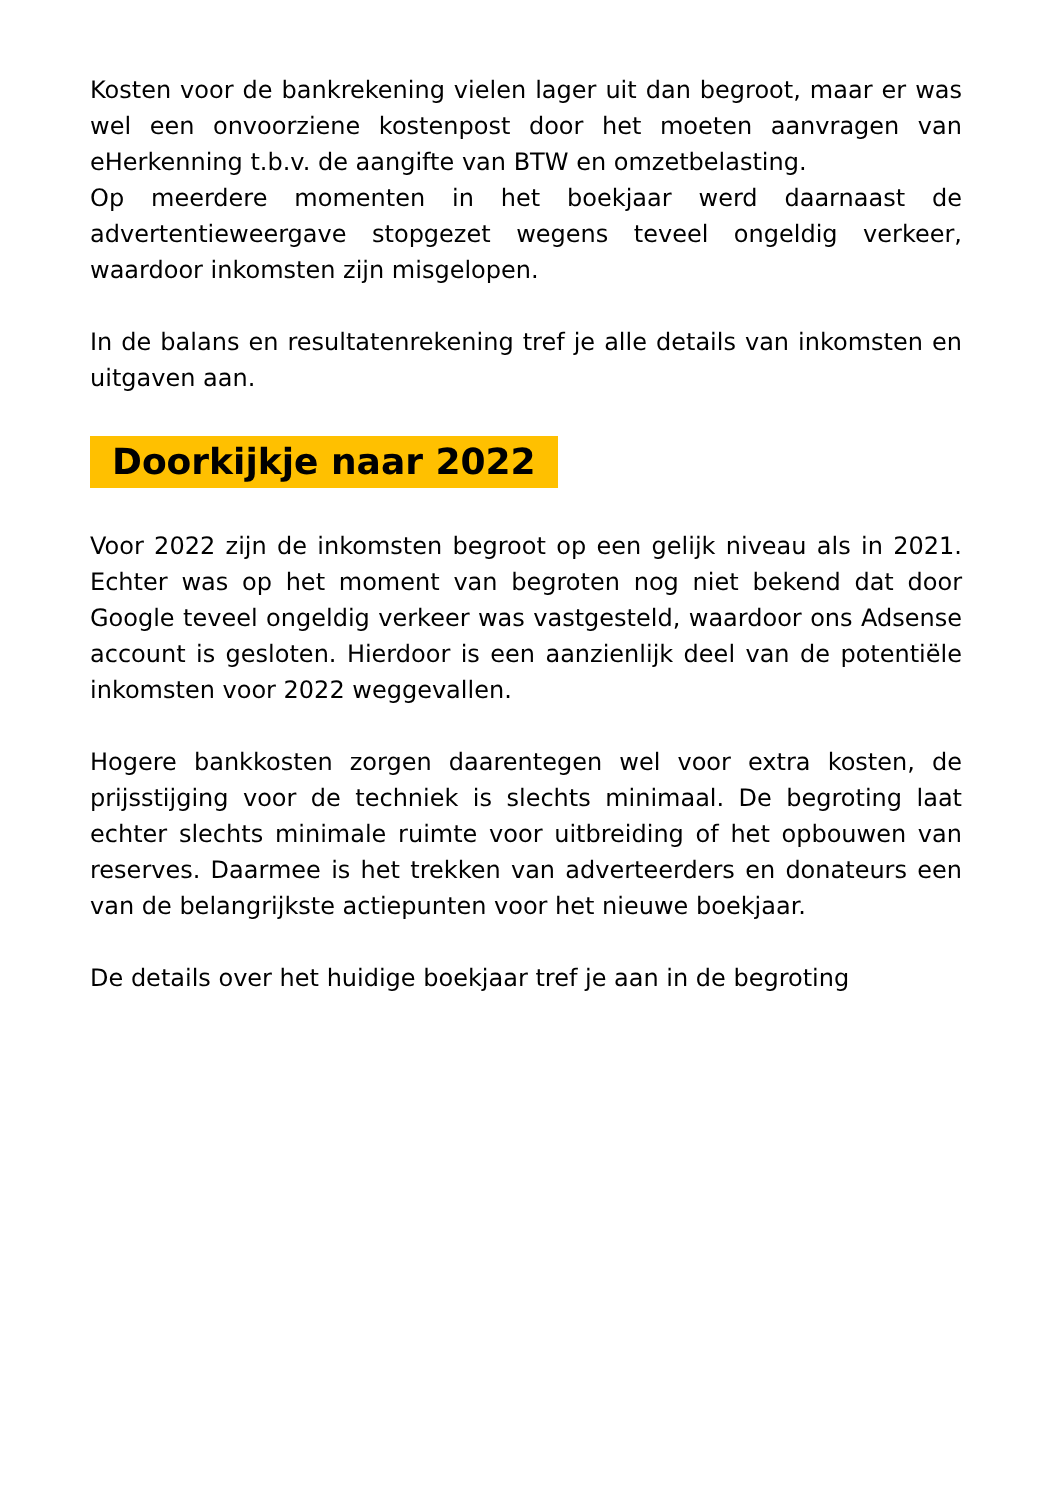Kosten voor de bankrekening vielen lager uit dan begroot, maar er was wel een onvoorziene kostenpost door het moeten aanvragen van eHerkenning t.b.v. de aangifte van BTW en omzetbelasting.
Op meerdere momenten in het boekjaar werd daarnaast de advertentieweergave stopgezet wegens teveel ongeldig verkeer, waardoor inkomsten zijn misgelopen.
In de balans en resultatenrekening tref je alle details van inkomsten en uitgaven aan.
Doorkijkje naar 2022
Voor 2022 zijn de inkomsten begroot op een gelijk niveau als in 2021. Echter was op het moment van begroten nog niet bekend dat door Google teveel ongeldig verkeer was vastgesteld, waardoor ons Adsense account is gesloten. Hierdoor is een aanzienlijk deel van de potentiële inkomsten voor 2022 weggevallen.
Hogere bankkosten zorgen daarentegen wel voor extra kosten, de prijsstijging voor de techniek is slechts minimaal. De begroting laat echter slechts minimale ruimte voor uitbreiding of het opbouwen van reserves. Daarmee is het trekken van adverteerders en donateurs een van de belangrijkste actiepunten voor het nieuwe boekjaar.
De details over het huidige boekjaar tref je aan in de begroting